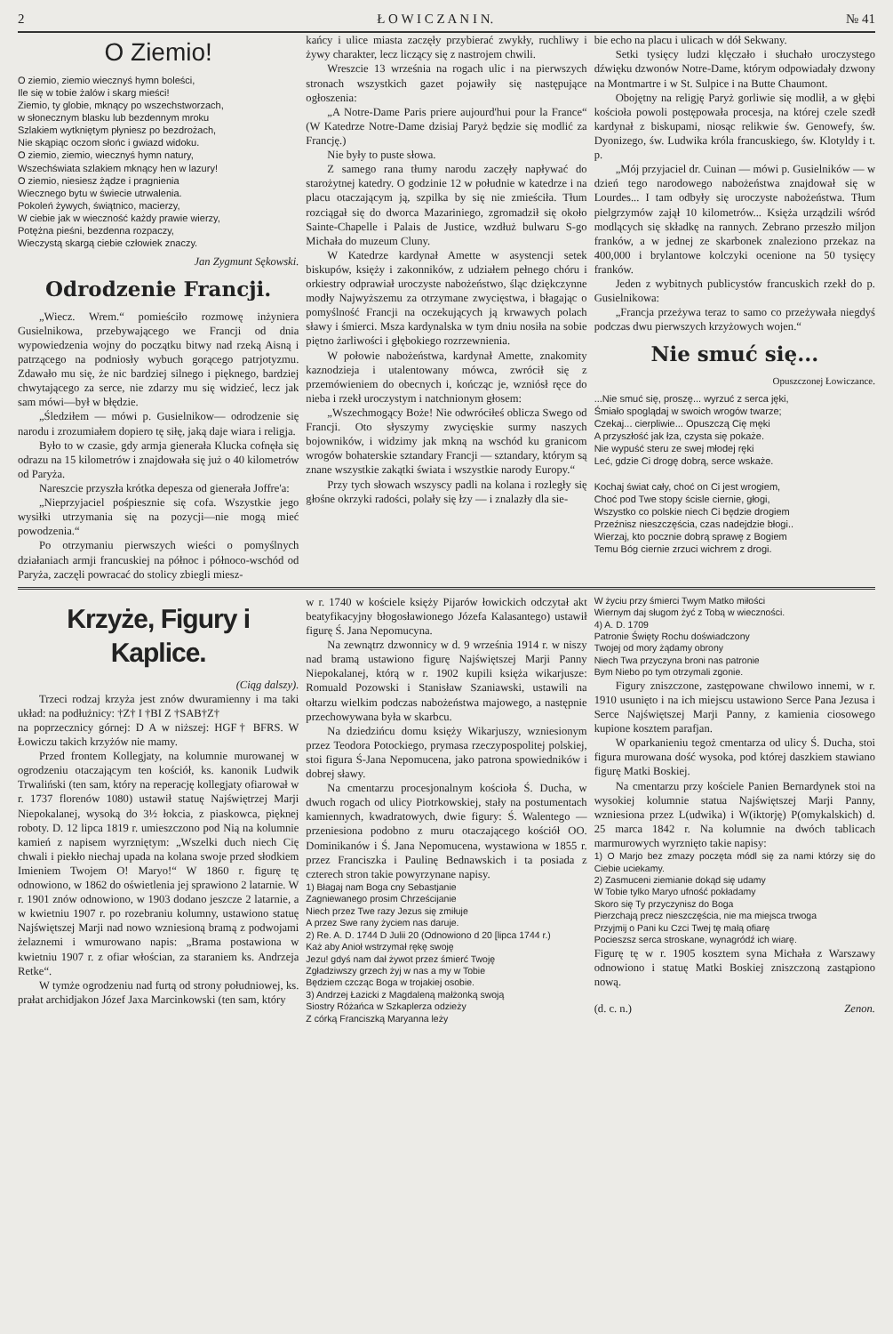2 Ł O W I C Z A N I N. № 41
O Ziemio!
O ziemio, ziemio wiecznyś hymn boleści,
Ile się w tobie żalów i skarg mieści!
Ziemio, ty globie, mknący po wszechstworzach,
w słonecznym blasku lub bezdennym mroku
Szlakiem wytkniętym płyniesz po bezdrożach,
Nie skąpiąc oczom słońc i gwiazd widoku.
O ziemio, ziemio, wiecznyś hymn natury,
Wszechświata szlakiem mknący hen w lazury!
O ziemio, niesiesz żądze i pragnienia
Wiecznego bytu w świecie utrwalenia.
Pokoleń żywych, świątnico, macierzy,
W ciebie jak w wieczność każdy prawie wierzy,
Potężna pieśni, bezdenna rozpaczy,
Wieczystą skargą ciebie człowiek znaczy.
Jan Zygmunt Sękowski.
Odrodzenie Francji.
„Wiecz. Wrem.“ pomieściło rozmowę inżyniera Gusielnikowa, przebywającego we Francji od dnia wypowiedzenia wojny do początku bitwy nad rzeką Aisną i patrzącego na podniosły wybuch gorącego patrjotyzmu. Zdawało mu się, że nic bardziej silnego i pięknego, bardziej chwytającego za serce, nie zdarzy mu się widzieć, lecz jak sam mówi—był w błędzie.
„Śledziłem — mówi p. Gusielnikow— odrodzenie się narodu i zrozumiałem dopiero tę siłę, jaką daje wiara i religja.
Było to w czasie, gdy armja gienerała Klucka cofnęła się odrazu na 15 kilometrów i znajdowała się już o 40 kilometrów od Paryża.
Nareszcie przyszła krótka depesza od gienerała Joffre'a:
„Nieprzyjaciel pośpiesznie się cofa. Wszystkie jego wysiłki utrzymania się na pozycji—nie mogą mieć powodzenia.“
Po otrzymaniu pierwszych wieści o pomyślnych działaniach armji francuskiej na północ i północo-wschód od Paryża, zaczęli powracać do stolicy zbiegli miesz-
kańcy i ulice miasta zaczęły przybierać zwykły, ruchliwy i żywy charakter, lecz liczący się z nastrojem chwili.
Wreszcie 13 września na rogach ulic i na pierwszych stronach wszystkich gazet pojawiły się następujące ogłoszenia:
„A Notre-Dame Paris priere aujourd'hui pour la France“ (W Katedrze Notre-Dame dzisiaj Paryż będzie się modlić za Francję.)
Nie były to puste słowa.
Z samego rana tłumy narodu zaczęły napływać do starożytnej katedry. O godzinie 12 w południe w katedrze i na placu otaczającym ją, szpilka by się nie zmieściła. Tłum rozciągał się do dworca Mazariniego, zgromadził się około Sainte-Chapelle i Palais de Justice, wzdłuż bulwaru S-go Michała do muzeum Cluny.
W Katedrze kardynał Amette w asystencji setek biskupów, księży i zakonników, z udziałem pełnego chóru i orkiestry odprawiał uroczyste nabożeństwo, śląc dziękczynne modły Najwyższemu za otrzymane zwycięstwa, i błagając o pomyślność Francji na oczekujących ją krwawych polach sławy i śmierci. Msza kardynalska w tym dniu nosiła na sobie piętno żarliwości i głębokiego rozrzewnienia.
W połowie nabożeństwa, kardynał Amette, znakomity kaznodzieja i utalentowany mówca, zwrócił się z przemówieniem do obecnych i, kończąc je, wzniósł ręce do nieba i rzekł uroczystym i natchnionym głosem:
„Wszechmogący Boże! Nie odwróciłeś oblicza Swego od Francji. Oto słyszymy zwycięskie surmy naszych bojowników, i widzimy jak mkną na wschód ku granicom wrogów bohaterskie sztandary Francji — sztandary, którym są znane wszystkie zakątki świata i wszystkie narody Europy.“
Przy tych słowach wszyscy padli na kolana i rozległy się głośne okrzyki radości, polały się łzy — i znalazły dla sie-
bie echo na placu i ulicach w dół Sekwany.
Setki tysięcy ludzi klęczało i słuchało uroczystego dźwięku dzwonów Notre-Dame, którym odpowiadały dzwony na Montmartre i w St. Sulpice i na Butte Chaumont.
Obojętny na religję Paryż gorliwie się modlił, a w głębi kościoła powoli postępowała procesja, na której czele szedł kardynał z biskupami, niosąc relikwie św. Genowefy, św. Dyonizego, św. Ludwika króla francuskiego, św. Klotyldy i t. p.
„Mój przyjaciel dr. Cuinan — mówi p. Gusielników — w dzień tego narodowego nabożeństwa znajdował się w Lourdes... I tam odbyły się uroczyste nabożeństwa. Tłum pielgrzymów zajął 10 kilometrów... Księża urządzili wśród modlących się składkę na rannych. Zebrano przeszło miljon franków, a w jednej ze skarbonek znaleziono przekaz na 400,000 i brylantowe kolczyki ocenione na 50 tysięcy franków.
Jeden z wybitnych publicystów francuskich rzekł do p. Gusielnikowa:
„Francja przeżywa teraz to samo co przeżywała niegdyś podczas dwu pierwszych krzyżowych wojen.“
Nie smuć się...
Opuszczonej Łowiczance.
...Nie smuć się, proszę... wyrzuć z serca jęki,
Śmiało spoglądaj w swoich wrogów twarze;
Czekaj... cierpliwie... Opuszczą Cię męki
A przyszłość jak łza, czysta się pokaże.
Nie wypuść steru ze swej młodej ręki
Leć, gdzie Ci drogę dobrą, serce wskaże.
Kochaj świat cały, choć on Ci jest wrogiem,
Choć pod Twe stopy ścisle ciernie, głogi,
Wszystko co polskie niech Ci będzie drogiem
Przeźnisz nieszczęścia, czas nadejdzie błogi..
Wierzaj, kto pocznie dobrą sprawę z Bogiem
Temu Bóg ciernie zrzuci wichrem z drogi.
Krzyże, Figury i Kaplice.
(Ciąg dalszy).
Trzeci rodzaj krzyża jest znów dwuramienny i ma taki układ: na podłużnicy: †Z† I †BI Z †SAB†Z†
na poprzecznicy górnej: D A w niższej: HGF† BFRS. W Łowiczu takich krzyżów nie mamy.
Przed frontem Kollegjaty, na kolumnie murowanej w ogrodzeniu otaczającym ten kościół, ks. kanonik Ludwik Trwaliński (ten sam, który na reperację kollegjaty ofiarował w r. 1737 florenów 1080) ustawił statuę Najświętrzej Marji Niepokalanej, wysoką do 3½ łokcia, z piaskowca, pięknej roboty. D. 12 lipca 1819 r. umieszczono pod Nią na kolumnie kamień z napisem wyrzniętym: „Wszelki duch niech Cię chwali i piekło niechaj upada na kolana swoje przed słodkiem Imieniem Twojem O! Maryo!“ W 1860 r. figurę tę odnowiono, w 1862 do oświetlenia jej sprawiono 2 latarnie. W r. 1901 znów odnowiono, w 1903 dodano jeszcze 2 latarnie, a w kwietniu 1907 r. po rozebraniu kolumny, ustawiono statuę Najświętszej Marji nad nowo wzniesioną bramą z podwojami żelaznemi i wmurowano napis: „Brama postawiona w kwietniu 1907 r. z ofiar włościan, za staraniem ks. Andrzeja Retke“.
W tymże ogrodzeniu nad furtą od strony południowej, ks. prałat archidjakon Józef Jaxa Marcinkowski (ten sam, który
w r. 1740 w kościele księży Pijarów łowickich odczytał akt beatyfikacyjny błogosławionego Józefa Kalasantego) ustawił figurę Ś. Jana Nepomucyna.
Na zewnątrz dzwonnicy w d. 9 września 1914 r. w niszy nad bramą ustawiono figurę Najświętszej Marji Panny Niepokalanej, którą w r. 1902 kupili księża wikarjusze: Romuald Pozowski i Stanisław Szaniawski, ustawili na ołtarzu wielkim podczas nabożeństwa majowego, a następnie przechowywana była w skarbcu.
Na dziedzińcu domu księży Wikarjuszy, wzniesionym przez Teodora Potockiego, prymasa rzeczypospolitej polskiej, stoi figura Ś-Jana Nepomucena, jako patrona spowiedników i dobrej sławy.
Na cmentarzu procesjonalnym kościoła Ś. Ducha, w dwuch rogach od ulicy Piotrkowskiej, stały na postumentach kamiennych, kwadratowych, dwie figury: Ś. Walentego — przeniesiona podobno z muru otaczającego kościół OO. Dominikanów i Ś. Jana Nepomucena, wystawiona w 1855 r. przez Franciszka i Paulinę Bednawskich i ta posiada z czterech stron takie powyrzynane napisy.
1) Błagaj nam Boga cny Sebastjanie
Zagniewanego prosim Chrześcijanie
Niech przez Twe razy Jezus się zmiłuje
A przez Swe rany życiem nas daruje.
2) Re. A. D. 1744 D Julii 20 (Odnowiono d 20 [lipca 1744 r.)
Każ aby Anioł wstrzymał rękę swoję
Jezu! gdyś nam dał żywot przez śmierć Twoję
Zgładziwszy grzech żyj w nas a my w Tobie
Będziem czcząc Boga w trojakiej osobie.
3) Andrzej Łazicki z Magdaleną małżonką swoją
Siostry Różańca w Szkaplerza odzieży
Z córką Franciszką Maryanna leży
W życiu przy śmierci Twym Matko miłości
Wiernym daj sługom żyć z Tobą w wieczności.
4) A. D. 1709
Patronie Święty Rochu doświadczony
Twojej od mory żądamy obrony
Niech Twa przyczyna broni nas patronie
Bym Niebo po tym otrzymali zgonie.
Figury zniszczone, zastępowane chwilowo innemi, w r. 1910 usunięto i na ich miejscu ustawiono Serce Pana Jezusa i Serce Najświętszej Marji Panny, z kamienia ciosowego kupione kosztem parafjan.
W oparkanieniu tegoż cmentarza od ulicy Ś. Ducha, stoi figura murowana dość wysoka, pod której daszkiem stawiano figurę Matki Boskiej.
Na cmentarzu przy kościele Panien Bernardynek stoi na wysokiej kolumnie statua Najświętszej Marji Panny, wzniesiona przez L(udwika) i W(iktorję) P(omykalskich) d. 25 marca 1842 r. Na kolumnie na dwóch tablicach marmurowych wyrznięto takie napisy:
1) O Marjo bez zmazy poczęta módl się za nami którzy się do Ciebie uciekamy.
2) Zasmuceni ziemianie dokąd się udamy
W Tobie tylko Maryo ufność pokładamy
Skoro się Ty przyczynisz do Boga
Pierzchają precz nieszczęścia, nie ma miejsca trwoga
Przyjmij o Pani ku Czci Twej tę małą ofiarę
Pocieszsz serca stroskane, wynagródź ich wiarę.
Figurę tę w r. 1905 kosztem syna Michała z Warszawy odnowiono i statuę Matki Boskiej zniszczoną zastąpiono nową.
(d. c. n.) Zenon.